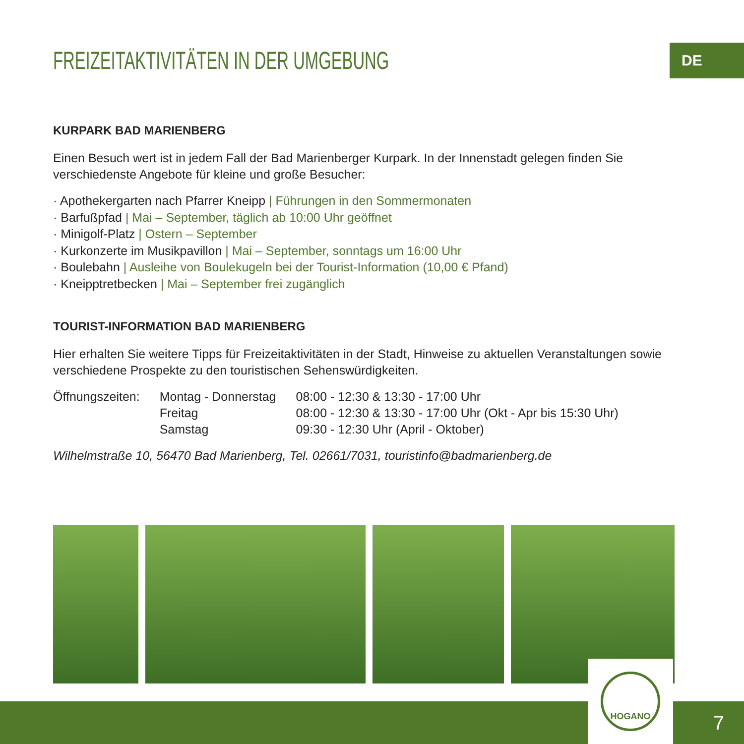DE
FREIZEITAKTIVITÄTEN IN DER UMGEBUNG
KURPARK BAD MARIENBERG
Einen Besuch wert ist in jedem Fall der Bad Marienberger Kurpark. In der Innenstadt gelegen finden Sie verschiedenste Angebote für kleine und große Besucher:
· Apothekergarten nach Pfarrer Kneipp | Führungen in den Sommermonaten
· Barfußpfad | Mai – September, täglich ab 10:00 Uhr geöffnet
· Minigolf-Platz | Ostern – September
· Kurkonzerte im Musikpavillon | Mai – September, sonntags um 16:00 Uhr
· Boulebahn | Ausleihe von Boulekugeln bei der Tourist-Information (10,00 € Pfand)
· Kneipptretbecken | Mai – September frei zugänglich
TOURIST-INFORMATION BAD MARIENBERG
Hier erhalten Sie weitere Tipps für Freizeitaktivitäten in der Stadt, Hinweise zu aktuellen Veranstaltungen sowie verschiedene Prospekte zu den touristischen Sehenswürdigkeiten.
| Öffnungszeiten: | Montag - Donnerstag | 08:00 - 12:30 & 13:30 - 17:00 Uhr |
| | Freitag | 08:00 - 12:30 & 13:30 - 17:00 Uhr (Okt - Apr bis 15:30 Uhr) |
| | Samstag | 09:30 - 12:30 Uhr (April - Oktober) |
Wilhelmstraße 10, 56470 Bad Marienberg, Tel. 02661/7031, touristinfo@badmarienberg.de
HOGANO
7